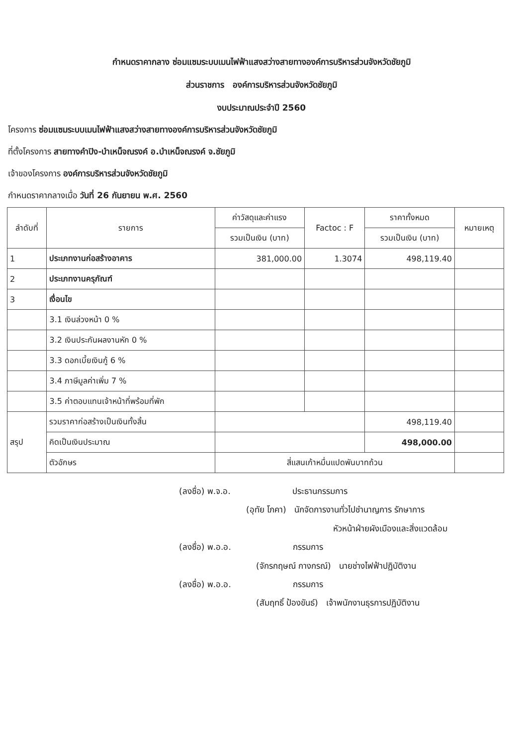กำหนดราคากลาง ซ่อมแซมระบบเมนไฟฟ้าแสงสว่างสายทางองค์การบริหารส่วนจังหวัดชัยภูมิ
ส่วนราชการ องค์การบริหารส่วนจังหวัดชัยภูมิ
งบประมาณประจำปี 2560
โครงการ ซ่อมแซมระบบเมนไฟฟ้าแสงสว่างสายทางองค์การบริหารส่วนจังหวัดชัยภูมิ
ที่ตั้งโครงการ สายทางคำปิง-บำเหน็จณรงค์ อ.บำเหน็จณรงค์ จ.ชัยภูมิ
เจ้าของโครงการ องค์การบริหารส่วนจังหวัดชัยภูมิ
กำหนดราคากลางเมื่อ วันที่ 26 กันยายน พ.ศ. 2560
| ลำดับที่ | รายการ | ค่าวัสดุและค่าแรง | Factoc : F | ราคาทั้งหมด | หมายเหตุ |
| --- | --- | --- | --- | --- | --- |
| | | รวมเป็นเงิน (บาท) | | รวมเป็นเงิน (บาท) | |
| 1 | ประเภทงานก่อสร้างอาคาร | 381,000.00 | 1.3074 | 498,119.40 | |
| 2 | ประเภทงานครุภัณฑ์ | | | | |
| 3 | เงื่อนไข | | | | |
| | 3.1 เงินล่วงหน้า 0 % | | | | |
| | 3.2 เงินประกันผลงานหัก 0 % | | | | |
| | 3.3 ดอกเบี้ยเงินกู้ 6 % | | | | |
| | 3.4 ภาษีมูลค่าเพิ่ม 7 % | | | | |
| | 3.5 ค่าตอบแทนเจ้าหน้าที่พร้อมที่พัก | | | | |
| สรุป | รวมราคาก่อสร้างเป็นเงินทั้งสิ้น | | | 498,119.40 | |
| | คิดเป็นเงินประมาณ | | | 498,000.00 | |
| | ตัวอักษร | สี่แสนเก้าหมื่นแปดพันบาทถ้วน | | | |
(ลงชื่อ) พ.จ.อ. ประธานกรรมการ
(อุทัย โภคา) นักจัดการงานทั่วไปชำนาญการ รักษาการ
หัวหน้าฝ่ายผังเมืองและสิ่งแวดล้อม
(ลงชื่อ) พ.อ.อ. กรรมการ
(จักรกฤษณ์ กางกรณ์) นายช่างไฟฟ้าปฏิบัติงาน
(ลงชื่อ) พ.อ.อ. กรรมการ
(สัมฤทธิ์ ป้องขันธ์) เจ้าพนักงานธุรการปฏิบัติงาน